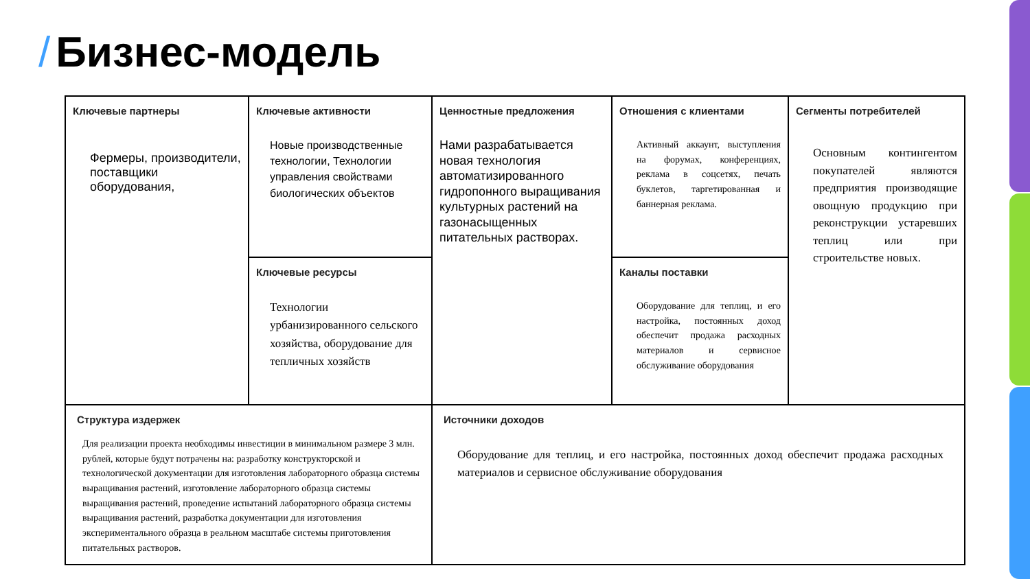/ Бизнес-модель
| Ключевые партнеры Фермеры, производители, поставщики оборудования, | Ключевые активности Новые производственные технологии, Технологии управления свойствами биологических объектов | Ценностные предложения Нами разрабатывается новая технология автоматизированного гидропонного выращивания культурных растений на газонасыщенных питательных растворах. | Отношения с клиентами Активный аккаунт, выступления на форумах, конференциях, реклама в соцсетях, печать буклетов, таргетированная и баннерная реклама. | Сегменты потребителей Основным контингентом покупателей являются предприятия производящие овощную продукцию при реконструкции устаревших теплиц или при строительстве новых. |
| | Ключевые ресурсы Технологии урбанизированного сельского хозяйства, оборудование для тепличных хозяйств | | Каналы поставки Оборудование для теплиц, и его настройка, постоянных доход обеспечит продажа расходных материалов и сервисное обслуживание оборудования | |
| Структура издержек Для реализации проекта необходимы инвестиции в минимальном размере 3 млн. рублей, которые будут потрачены на: разработку конструкторской и технологической документации для изготовления лабораторного образца системы выращивания растений, изготовление лабораторного образца системы выращивания растений, проведение испытаний лабораторного образца системы выращивания растений, разработка документации для изготовления экспериментального образца в реальном масштабе системы приготовления питательных растворов. | | Источники доходов Оборудование для теплиц, и его настройка, постоянных доход обеспечит продажа расходных материалов и сервисное обслуживание оборудования | | |